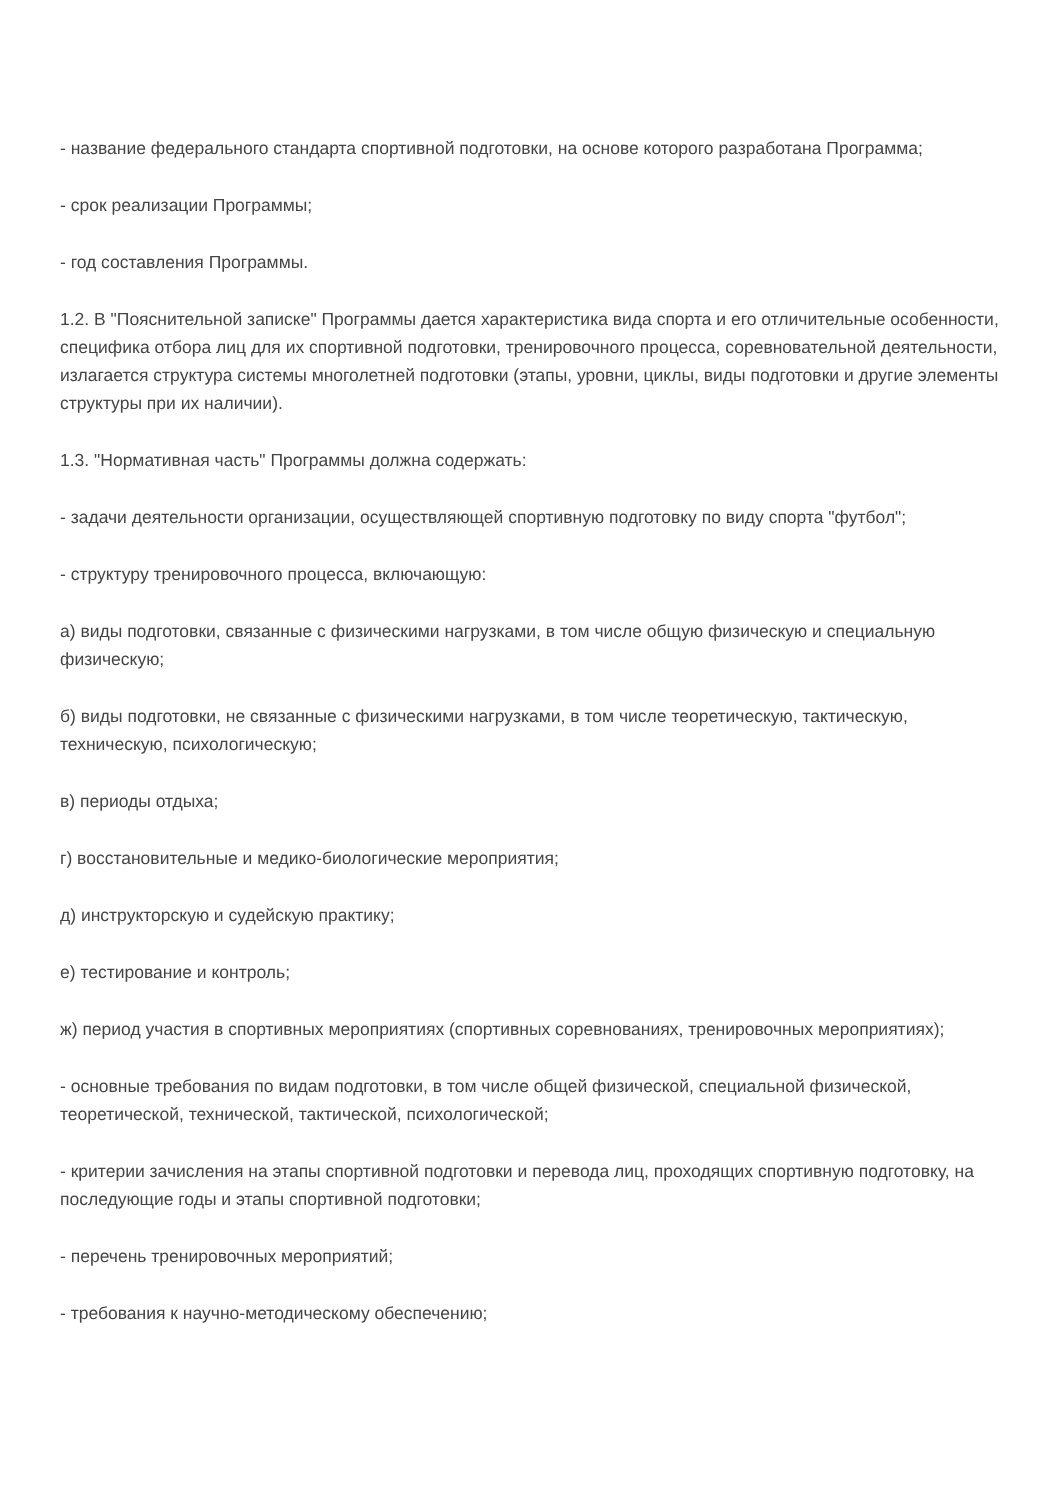- название федерального стандарта спортивной подготовки, на основе которого разработана Программа;
- срок реализации Программы;
- год составления Программы.
1.2. В "Пояснительной записке" Программы дается характеристика вида спорта и его отличительные особенности, специфика отбора лиц для их спортивной подготовки, тренировочного процесса, соревновательной деятельности, излагается структура системы многолетней подготовки (этапы, уровни, циклы, виды подготовки и другие элементы структуры при их наличии).
1.3. "Нормативная часть" Программы должна содержать:
- задачи деятельности организации, осуществляющей спортивную подготовку по виду спорта "футбол";
- структуру тренировочного процесса, включающую:
а) виды подготовки, связанные с физическими нагрузками, в том числе общую физическую и специальную физическую;
б) виды подготовки, не связанные с физическими нагрузками, в том числе теоретическую, тактическую, техническую, психологическую;
в) периоды отдыха;
г) восстановительные и медико-биологические мероприятия;
д) инструкторскую и судейскую практику;
е) тестирование и контроль;
ж) период участия в спортивных мероприятиях (спортивных соревнованиях, тренировочных мероприятиях);
- основные требования по видам подготовки, в том числе общей физической, специальной физической, теоретической, технической, тактической, психологической;
- критерии зачисления на этапы спортивной подготовки и перевода лиц, проходящих спортивную подготовку, на последующие годы и этапы спортивной подготовки;
- перечень тренировочных мероприятий;
- требования к научно-методическому обеспечению;